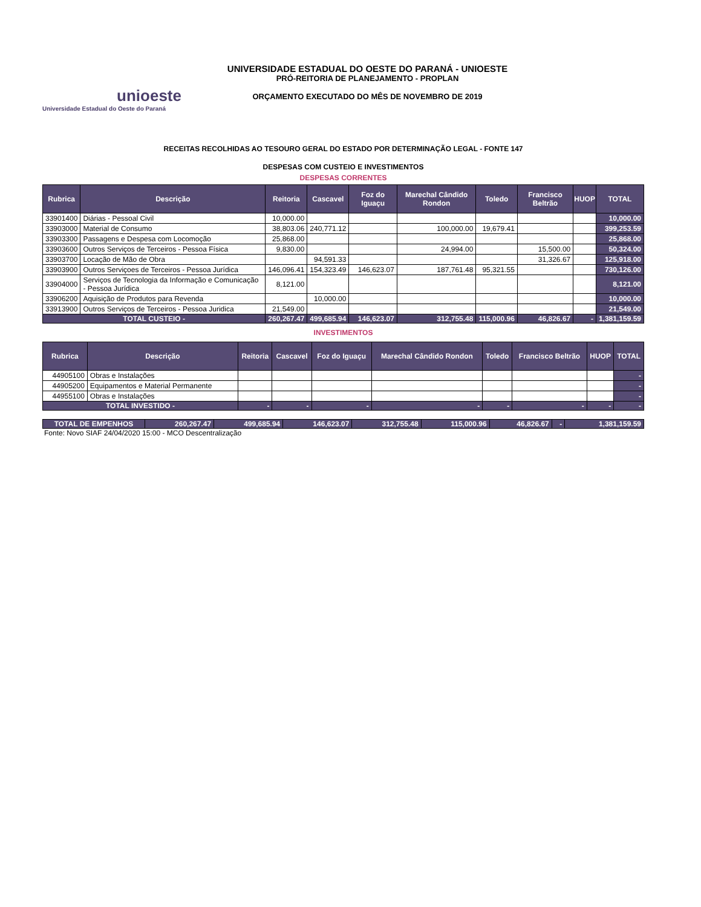unioeste
Universidade Estadual do Oeste do Paraná
UNIVERSIDADE ESTADUAL DO OESTE DO PARANÁ - UNIOESTE
PRÓ-REITORIA DE PLANEJAMENTO - PROPLAN
ORÇAMENTO EXECUTADO DO MÊS DE NOVEMBRO DE 2019
RECEITAS RECOLHIDAS AO TESOURO GERAL DO ESTADO POR DETERMINAÇÃO LEGAL - FONTE 147
DESPESAS COM CUSTEIO E INVESTIMENTOS
DESPESAS CORRENTES
| Rubrica | Descrição | Reitoria | Cascavel | Foz do Iguaçu | Marechal Cândido Rondon | Toledo | Francisco Beltrão | HUOP | TOTAL |
| --- | --- | --- | --- | --- | --- | --- | --- | --- | --- |
| 33901400 | Diárias - Pessoal Civil | 10,000.00 | | | | | | | 10,000.00 |
| 33903000 | Material de Consumo | 38,803.06 | 240,771.12 | | 100,000.00 | 19,679.41 | | | 399,253.59 |
| 33903300 | Passagens e Despesa com Locomoção | 25,868.00 | | | | | | | 25,868.00 |
| 33903600 | Outros Serviços de Terceiros - Pessoa Física | 9,830.00 | | | 24,994.00 | | 15,500.00 | | 50,324.00 |
| 33903700 | Locação de Mão de Obra | | 94,591.33 | | | | 31,326.67 | | 125,918.00 |
| 33903900 | Outros Serviçoes de Terceiros - Pessoa Jurídica | 146,096.41 | 154,323.49 | 146,623.07 | 187,761.48 | 95,321.55 | | | 730,126.00 |
| 33904000 | Serviços de Tecnologia da Informação e Comunicação - Pessoa Jurídica | 8,121.00 | | | | | | | 8,121.00 |
| 33906200 | Aquisição de Produtos para Revenda | | 10,000.00 | | | | | | 10,000.00 |
| 33913900 | Outros Serviços de Terceiros - Pessoa Juridica | 21,549.00 | | | | | | | 21,549.00 |
| TOTAL CUSTEIO - | | 260,267.47 | 499,685.94 | 146,623.07 | 312,755.48 | 115,000.96 | 46,826.67 | - | 1,381,159.59 |
INVESTIMENTOS
| Rubrica | Descrição | Reitoria | Cascavel | Foz do Iguaçu | Marechal Cândido Rondon | Toledo | Francisco Beltrão | HUOP | TOTAL |
| --- | --- | --- | --- | --- | --- | --- | --- | --- | --- |
| 44905100 | Obras e Instalações | | | | | | | | - |
| 44905200 | Equipamentos e Material Permanente | | | | | | | | - |
| 44955100 | Obras e Instalações | | | | | | | | - |
| TOTAL INVESTIDO - | | - | - | - | - | - | - | - | - |
| TOTAL DE EMPENHOS | 260,267.47 | 499,685.94 | 146,623.07 | 312,755.48 | 115,000.96 | 46,826.67 | - | 1,381,159.59 |
Fonte: Novo SIAF 24/04/2020 15:00 - MCO Descentralização